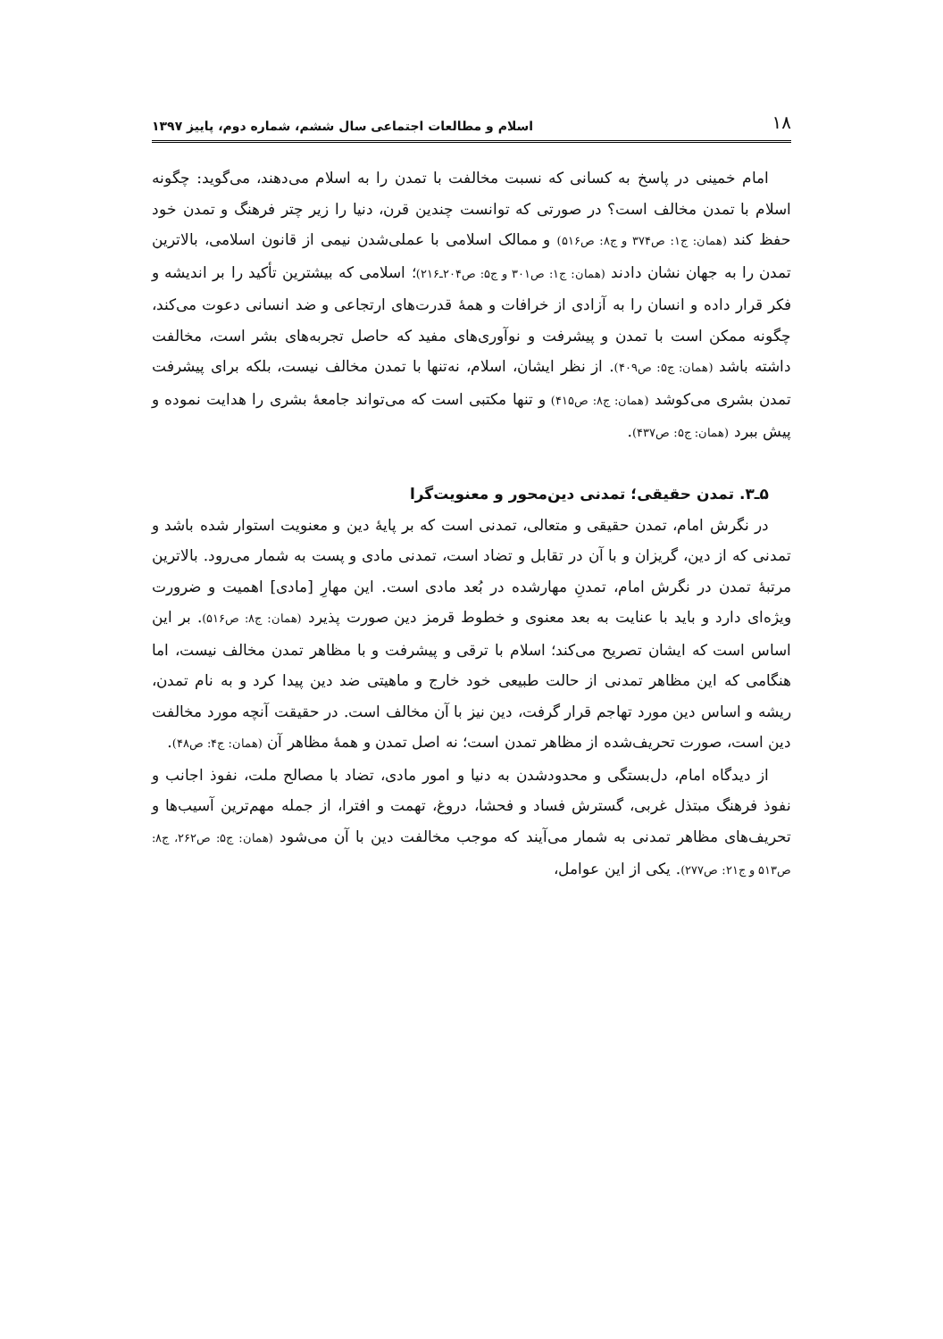۱۸ اسلام و مطالعات اجتماعی سال ششم، شماره دوم، پاییز ۱۳۹۷
امام خمینی در پاسخ به کسانی که نسبت مخالفت با تمدن را به اسلام می‌دهند، می‌گوید: چگونه اسلام با تمدن مخالف است؟ در صورتی که توانست چندین قرن، دنیا را زیر چتر فرهنگ و تمدن خود حفظ کند (همان: ج۱: ص۳۷۴ و ج۸: ص۵۱۶) و ممالک اسلامی با عملی‌شدن نیمی از قانون اسلامی، بالاترین تمدن را به جهان نشان دادند (همان: ج۱: ص۳۰۱ و ج۵: ص۲۰۴ـ۲۱۶)؛ اسلامی که بیشترین تأکید را بر اندیشه و فکر قرار داده و انسان را به آزادی از خرافات و همهٔ قدرت‌های ارتجاعی و ضد انسانی دعوت می‌کند، چگونه ممکن است با تمدن و پیشرفت و نوآوری‌های مفید که حاصل تجربه‌های بشر است، مخالفت داشته باشد (همان: ج۵: ص۴۰۹). از نظر ایشان، اسلام، نه‌تنها با تمدن مخالف نیست، بلکه برای پیشرفت تمدن بشری می‌کوشد (همان: ج۸: ص۴۱۵) و تنها مکتبی است که می‌تواند جامعهٔ بشری را هدایت نموده و پیش ببرد (همان: ج۵: ص۴۳۷).
۵ـ۳. تمدن حقیقی؛ تمدنی دین‌محور و معنویت‌گرا
در نگرش امام، تمدن حقیقی و متعالی، تمدنی است که بر پایهٔ دین و معنویت استوار شده باشد و تمدنی که از دین، گریزان و با آن در تقابل و تضاد است، تمدنی مادی و پست به شمار می‌رود. بالاترین مرتبهٔ تمدن در نگرش امام، تمدنِ مهارشده در بُعد مادی است. این مهارِ [مادی] اهمیت و ضرورت ویژه‌ای دارد و باید با عنایت به بعد معنوی و خطوط قرمز دین صورت پذیرد (همان: ج۸: ص۵۱۶). بر این اساس است که ایشان تصریح می‌کند؛ اسلام با ترقی و پیشرفت و با مظاهر تمدن مخالف نیست، اما هنگامی که این مظاهر تمدنی از حالت طبیعی خود خارج و ماهیتی ضد دین پیدا کرد و به نام تمدن، ریشه و اساس دین مورد تهاجم قرار گرفت، دین نیز با آن مخالف است. در حقیقت آنچه مورد مخالفت دین است، صورت تحریف‌شده از مظاهر تمدن است؛ نه اصل تمدن و همهٔ مظاهر آن (همان: ج۴: ص۴۸).
از دیدگاه امام، دل‌بستگی و محدودشدن به دنیا و امور مادی، تضاد با مصالح ملت، نفوذ اجانب و نفوذ فرهنگ مبتذل غربی، گسترش فساد و فحشا، دروغ، تهمت و افترا، از جمله مهم‌ترین آسیب‌ها و تحریف‌های مظاهر تمدنی به شمار می‌آیند که موجب مخالفت دین با آن می‌شود (همان: ج۵: ص۲۶۲، ج۸: ص۵۱۳ و ج۲۱: ص۲۷۷). یکی از این عوامل،